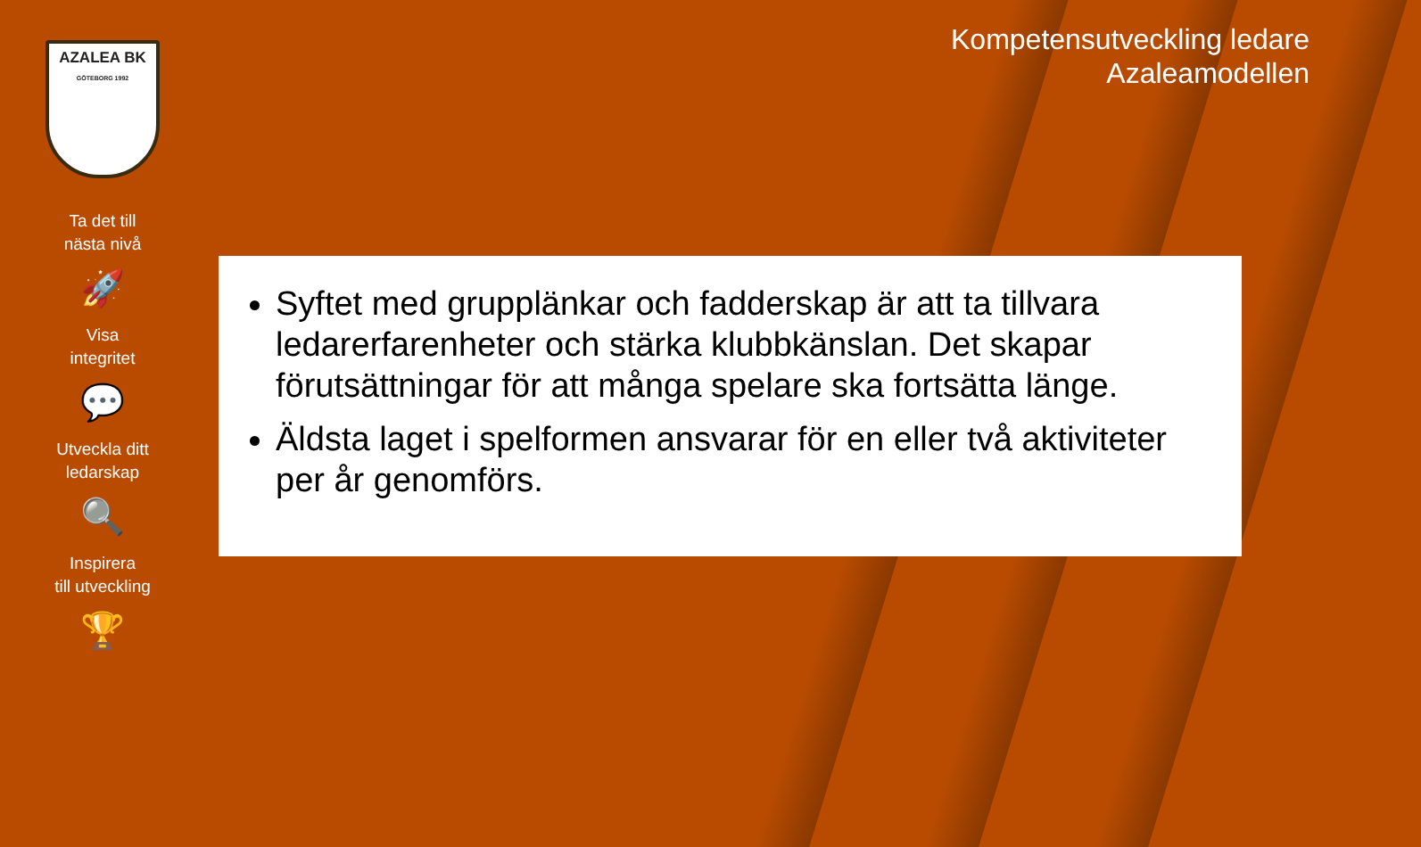AZALEA BK
GÖTEBORG 1992
Ta det till
nästa nivå
🚀
Visa
integritet
💬
Utveckla ditt
ledarskap
🔍
Inspirera
till utveckling
🏆
Kompetensutveckling ledare
Azaleamodellen
Syftet med grupplänkar och fadderskap är att ta tillvara ledarerfarenheter och stärka klubbkänslan. Det skapar förutsättningar för att många spelare ska fortsätta länge.
Äldsta laget i spelformen ansvarar för en eller två aktiviteter per år genomförs.